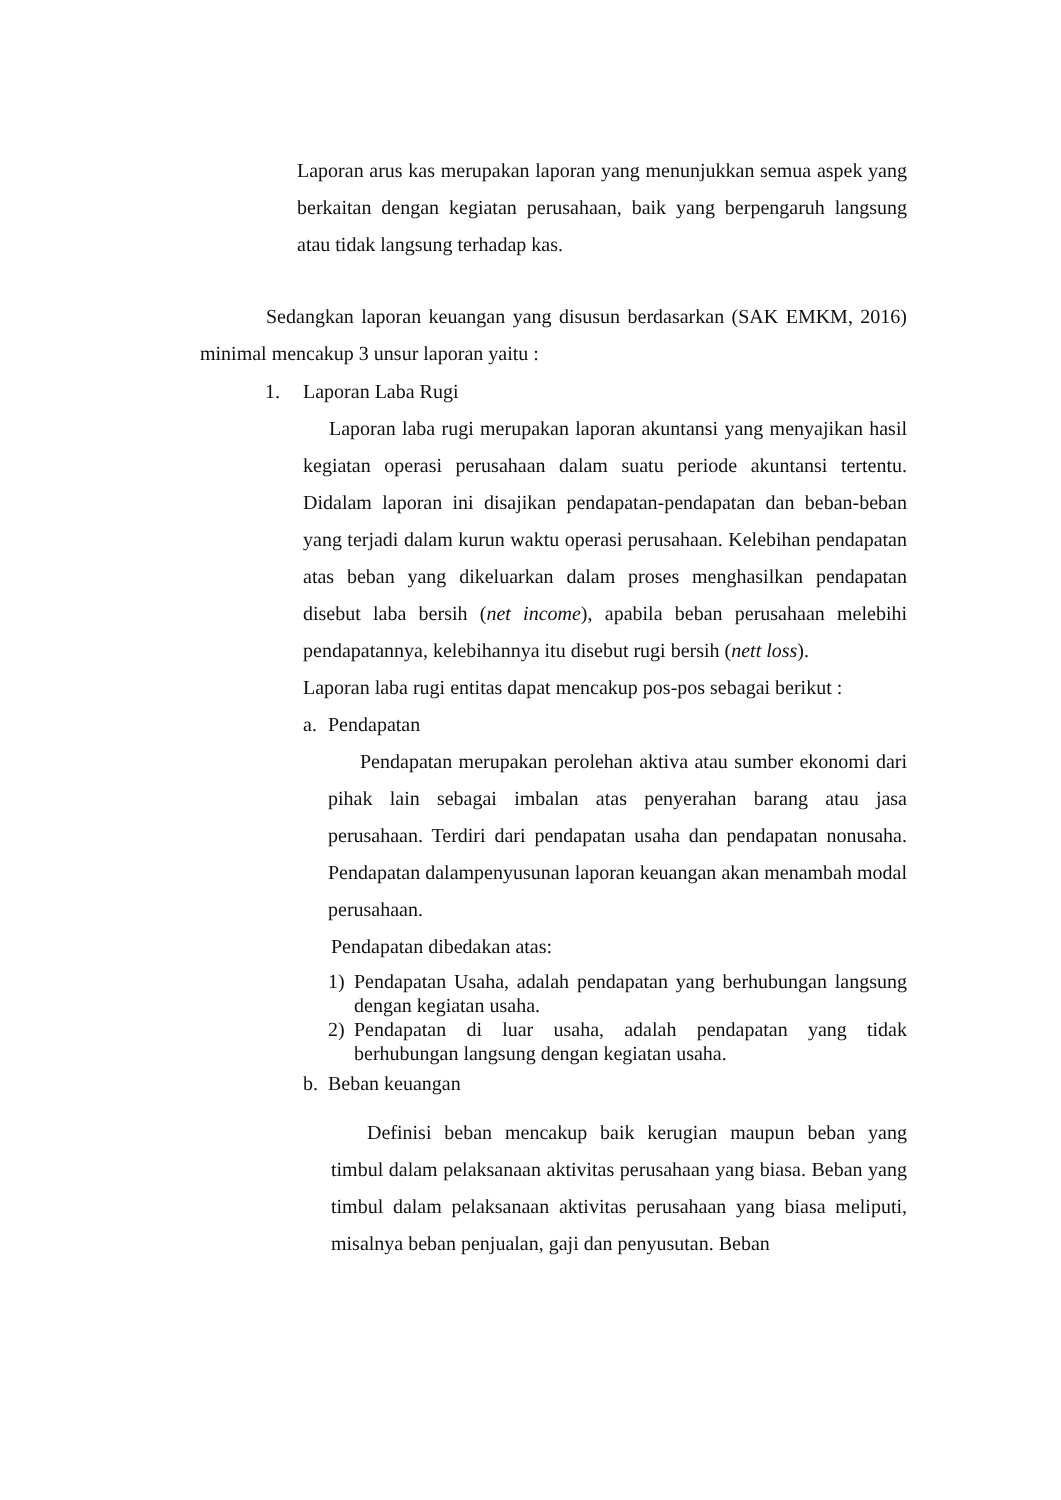Laporan arus kas merupakan laporan yang menunjukkan semua aspek yang berkaitan dengan kegiatan perusahaan, baik yang berpengaruh langsung atau tidak langsung terhadap kas.
Sedangkan laporan keuangan yang disusun berdasarkan (SAK EMKM, 2016) minimal mencakup 3 unsur laporan yaitu :
1. Laporan Laba Rugi
Laporan laba rugi merupakan laporan akuntansi yang menyajikan hasil kegiatan operasi perusahaan dalam suatu periode akuntansi tertentu. Didalam laporan ini disajikan pendapatan-pendapatan dan beban-beban yang terjadi dalam kurun waktu operasi perusahaan. Kelebihan pendapatan atas beban yang dikeluarkan dalam proses menghasilkan pendapatan disebut laba bersih (net income), apabila beban perusahaan melebihi pendapatannya, kelebihannya itu disebut rugi bersih (nett loss).
Laporan laba rugi entitas dapat mencakup pos-pos sebagai berikut :
a. Pendapatan
Pendapatan merupakan perolehan aktiva atau sumber ekonomi dari pihak lain sebagai imbalan atas penyerahan barang atau jasa perusahaan. Terdiri dari pendapatan usaha dan pendapatan nonusaha. Pendapatan dalampenyusunan laporan keuangan akan menambah modal perusahaan.
Pendapatan dibedakan atas:
1) Pendapatan Usaha, adalah pendapatan yang berhubungan langsung dengan kegiatan usaha.
2) Pendapatan di luar usaha, adalah pendapatan yang tidak berhubungan langsung dengan kegiatan usaha.
b. Beban keuangan
Definisi beban mencakup baik kerugian maupun beban yang timbul dalam pelaksanaan aktivitas perusahaan yang biasa. Beban yang timbul dalam pelaksanaan aktivitas perusahaan yang biasa meliputi, misalnya beban penjualan, gaji dan penyusutan. Beban